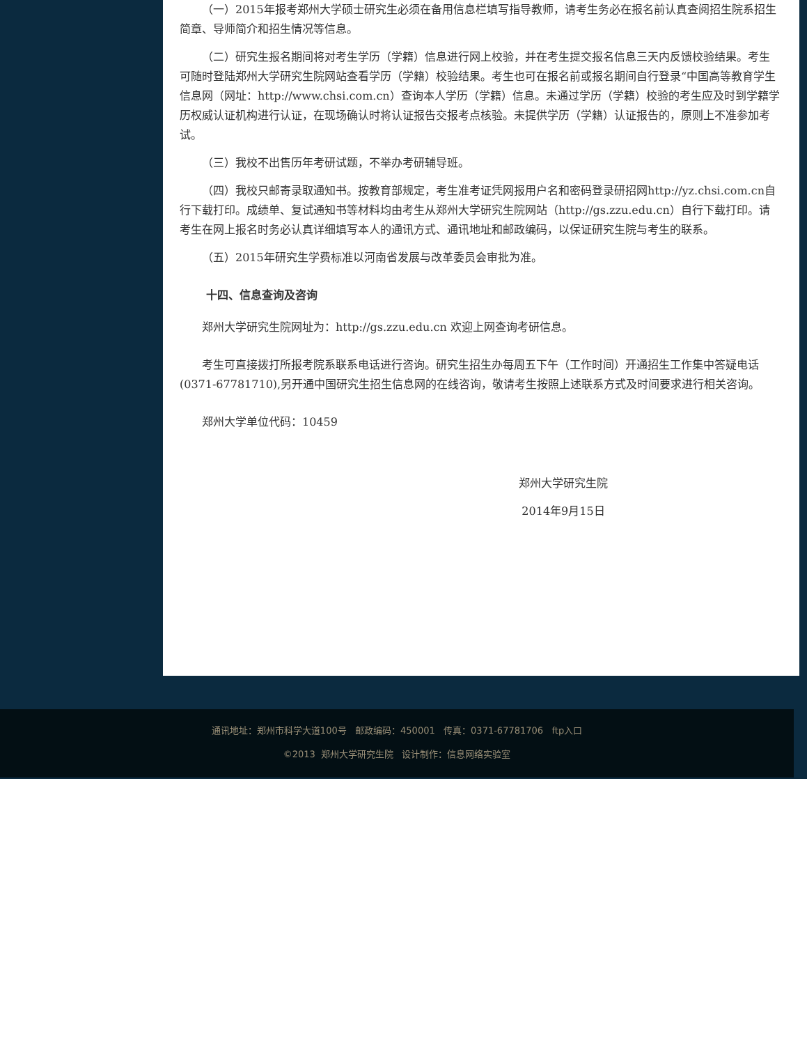（一）2015年报考郑州大学硕士研究生必须在备用信息栏填写指导教师，请考生务必在报名前认真查阅招生院系招生简章、导师简介和招生情况等信息。
（二）研究生报名期间将对考生学历（学籍）信息进行网上校验，并在考生提交报名信息三天内反馈校验结果。考生可随时登陆郑州大学研究生院网站查看学历（学籍）校验结果。考生也可在报名前或报名期间自行登录“中国高等教育学生信息网（网址：http://www.chsi.com.cn）查询本人学历（学籍）信息。未通过学历（学籍）校验的考生应及时到学籍学历权威认证机构进行认证，在现场确认时将认证报告交报考点核验。未提供学历（学籍）认证报告的，原则上不准参加考试。
（三）我校不出售历年考研试题，不举办考研辅导班。
（四）我校只邮寄录取通知书。按教育部规定，考生准考证凭网报用户名和密码登录研招网http://yz.chsi.com.cn自行下载打印。成绩单、复试通知书等材料均由考生从郑州大学研究生院网站（http://gs.zzu.edu.cn）自行下载打印。请考生在网上报名时务必认真详细填写本人的通讯方式、通讯地址和邮政编码，以保证研究生院与考生的联系。
（五）2015年研究生学费标准以河南省发展与改革委员会审批为准。
十四、信息查询及咨询
郑州大学研究生院网址为：http://gs.zzu.edu.cn 欢迎上网查询考研信息。
考生可直接拨打所报考院系联系电话进行咨询。研究生招生办每周五下午（工作时间）开通招生工作集中答疑电话(0371-67781710),另开通中国研究生招生信息网的在线咨询，敬请考生按照上述联系方式及时间要求进行相关咨询。
郑州大学单位代码：10459
郑州大学研究生院
2014年9月15日
通讯地址：郑州市科学大道100号 邮政编码：450001 传真：0371-67781706 ftp入口
©2013 郑州大学研究生院 设计制作：信息网络实验室